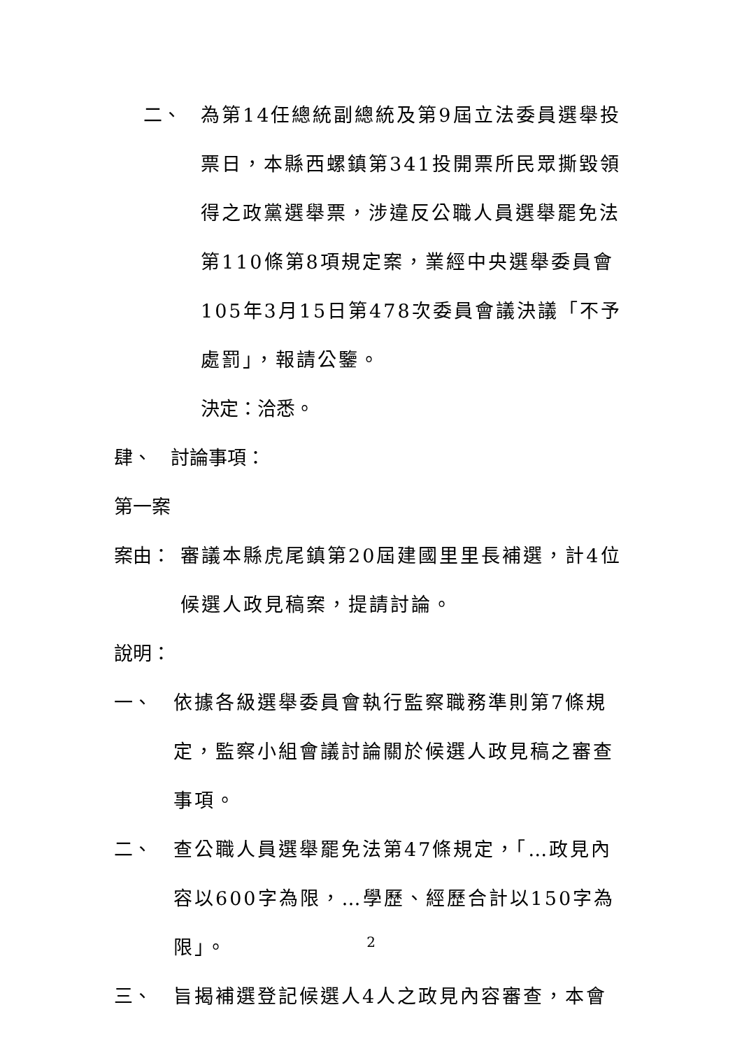二、 為第14任總統副總統及第9屆立法委員選舉投票日，本縣西螺鎮第341投開票所民眾撕毀領得之政黨選舉票，涉違反公職人員選舉罷免法第110條第8項規定案，業經中央選舉委員會105年3月15日第478次委員會議決議「不予處罰」，報請公鑒。
決定：洽悉。
肆、　討論事項：
第一案
案由： 審議本縣虎尾鎮第20屆建國里里長補選，計4位候選人政見稿案，提請討論。
說明：
一、 依據各級選舉委員會執行監察職務準則第7條規定，監察小組會議討論關於候選人政見稿之審查事項。
二、 查公職人員選舉罷免法第47條規定，「…政見內容以600字為限，…學歷、經歷合計以150字為限」。
三、 旨揭補選登記候選人4人之政見內容審查，本會
2